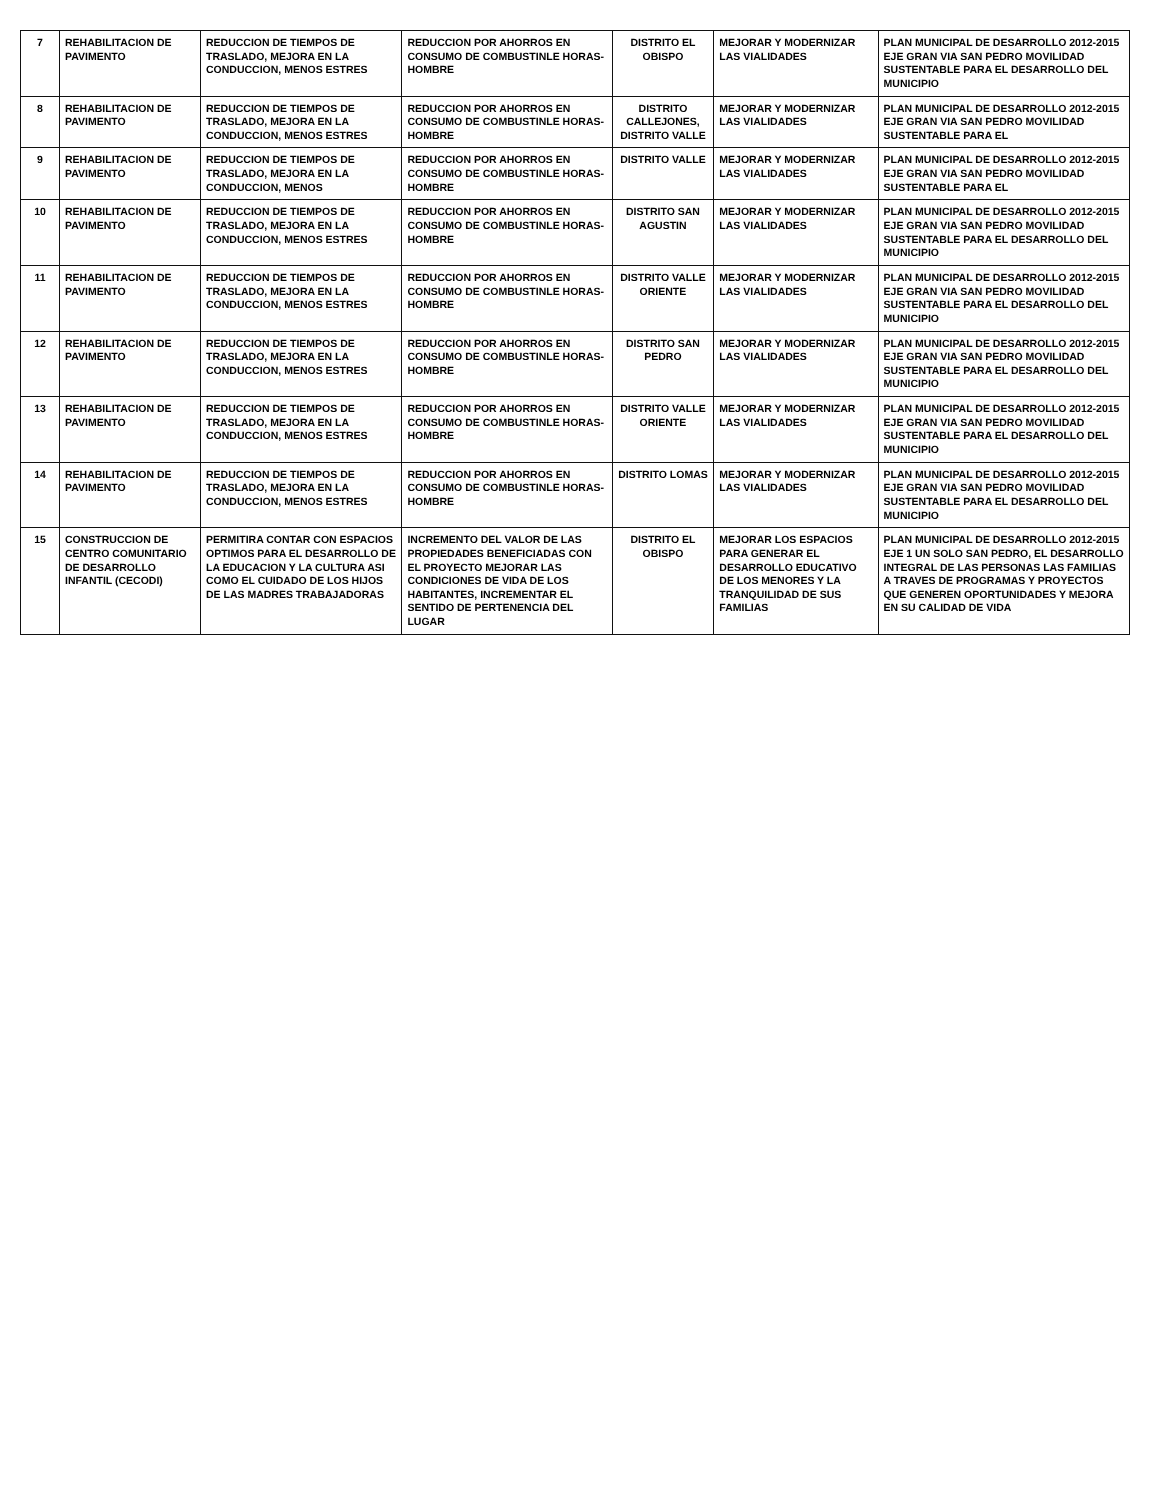| 7 | REHABILITACION DE PAVIMENTO | REDUCCION DE TIEMPOS DE TRASLADO, MEJORA EN LA CONDUCCION, MENOS ESTRES | REDUCCION POR AHORROS EN CONSUMO DE COMBUSTINLE HORAS-HOMBRE | DISTRITO EL OBISPO | MEJORAR Y MODERNIZAR LAS VIALIDADES | PLAN MUNICIPAL DE DESARROLLO 2012-2015 EJE GRAN VIA SAN PEDRO MOVILIDAD SUSTENTABLE PARA EL DESARROLLO DEL MUNICIPIO |
| 8 | REHABILITACION DE PAVIMENTO | REDUCCION DE TIEMPOS DE TRASLADO, MEJORA EN LA CONDUCCION, MENOS ESTRES | REDUCCION POR AHORROS EN CONSUMO DE COMBUSTINLE HORAS-HOMBRE | DISTRITO CALLEJONES, DISTRITO VALLE | MEJORAR Y MODERNIZAR LAS VIALIDADES | PLAN MUNICIPAL DE DESARROLLO 2012-2015 EJE GRAN VIA SAN PEDRO MOVILIDAD SUSTENTABLE PARA EL |
| 9 | REHABILITACION DE PAVIMENTO | REDUCCION DE TIEMPOS DE TRASLADO, MEJORA EN LA CONDUCCION, MENOS | REDUCCION POR AHORROS EN CONSUMO DE COMBUSTINLE HORAS-HOMBRE | DISTRITO VALLE | MEJORAR Y MODERNIZAR LAS VIALIDADES | PLAN MUNICIPAL DE DESARROLLO 2012-2015 EJE GRAN VIA SAN PEDRO MOVILIDAD SUSTENTABLE PARA EL |
| 10 | REHABILITACION DE PAVIMENTO | REDUCCION DE TIEMPOS DE TRASLADO, MEJORA EN LA CONDUCCION, MENOS ESTRES | REDUCCION POR AHORROS EN CONSUMO DE COMBUSTINLE HORAS-HOMBRE | DISTRITO SAN AGUSTIN | MEJORAR Y MODERNIZAR LAS VIALIDADES | PLAN MUNICIPAL DE DESARROLLO 2012-2015 EJE GRAN VIA SAN PEDRO MOVILIDAD SUSTENTABLE PARA EL DESARROLLO DEL MUNICIPIO |
| 11 | REHABILITACION DE PAVIMENTO | REDUCCION DE TIEMPOS DE TRASLADO, MEJORA EN LA CONDUCCION, MENOS ESTRES | REDUCCION POR AHORROS EN CONSUMO DE COMBUSTINLE HORAS-HOMBRE | DISTRITO VALLE ORIENTE | MEJORAR Y MODERNIZAR LAS VIALIDADES | PLAN MUNICIPAL DE DESARROLLO 2012-2015 EJE GRAN VIA SAN PEDRO MOVILIDAD SUSTENTABLE PARA EL DESARROLLO DEL MUNICIPIO |
| 12 | REHABILITACION DE PAVIMENTO | REDUCCION DE TIEMPOS DE TRASLADO, MEJORA EN LA CONDUCCION, MENOS ESTRES | REDUCCION POR AHORROS EN CONSUMO DE COMBUSTINLE HORAS-HOMBRE | DISTRITO SAN PEDRO | MEJORAR Y MODERNIZAR LAS VIALIDADES | PLAN MUNICIPAL DE DESARROLLO 2012-2015 EJE GRAN VIA SAN PEDRO MOVILIDAD SUSTENTABLE PARA EL DESARROLLO DEL MUNICIPIO |
| 13 | REHABILITACION DE PAVIMENTO | REDUCCION DE TIEMPOS DE TRASLADO, MEJORA EN LA CONDUCCION, MENOS ESTRES | REDUCCION POR AHORROS EN CONSUMO DE COMBUSTINLE HORAS-HOMBRE | DISTRITO VALLE ORIENTE | MEJORAR Y MODERNIZAR LAS VIALIDADES | PLAN MUNICIPAL DE DESARROLLO 2012-2015 EJE GRAN VIA SAN PEDRO MOVILIDAD SUSTENTABLE PARA EL DESARROLLO DEL MUNICIPIO |
| 14 | REHABILITACION DE PAVIMENTO | REDUCCION DE TIEMPOS DE TRASLADO, MEJORA EN LA CONDUCCION, MENOS ESTRES | REDUCCION POR AHORROS EN CONSUMO DE COMBUSTINLE HORAS-HOMBRE | DISTRITO LOMAS | MEJORAR Y MODERNIZAR LAS VIALIDADES | PLAN MUNICIPAL DE DESARROLLO 2012-2015 EJE GRAN VIA SAN PEDRO MOVILIDAD SUSTENTABLE PARA EL DESARROLLO DEL MUNICIPIO |
| 15 | CONSTRUCCION DE CENTRO COMUNITARIO DE DESARROLLO INFANTIL (CECODI) | PERMITIRA CONTAR CON ESPACIOS OPTIMOS PARA EL DESARROLLO DE LA EDUCACION Y LA CULTURA ASI COMO EL CUIDADO DE LOS HIJOS DE LAS MADRES TRABAJADORAS | INCREMENTO DEL VALOR DE LAS PROPIEDADES BENEFICIADAS CON EL PROYECTO MEJORAR LAS CONDICIONES DE VIDA DE LOS HABITANTES, INCREMENTAR EL SENTIDO DE PERTENENCIA DEL LUGAR | DISTRITO EL OBISPO | MEJORAR LOS ESPACIOS PARA GENERAR EL DESARROLLO EDUCATIVO DE LOS MENORES Y LA TRANQUILIDAD DE SUS FAMILIAS | PLAN MUNICIPAL DE DESARROLLO 2012-2015 EJE 1 UN SOLO SAN PEDRO, EL DESARROLLO INTEGRAL DE LAS PERSONAS LAS FAMILIAS A TRAVES DE PROGRAMAS Y PROYECTOS QUE GENEREN OPORTUNIDADES Y MEJORA EN SU CALIDAD DE VIDA |